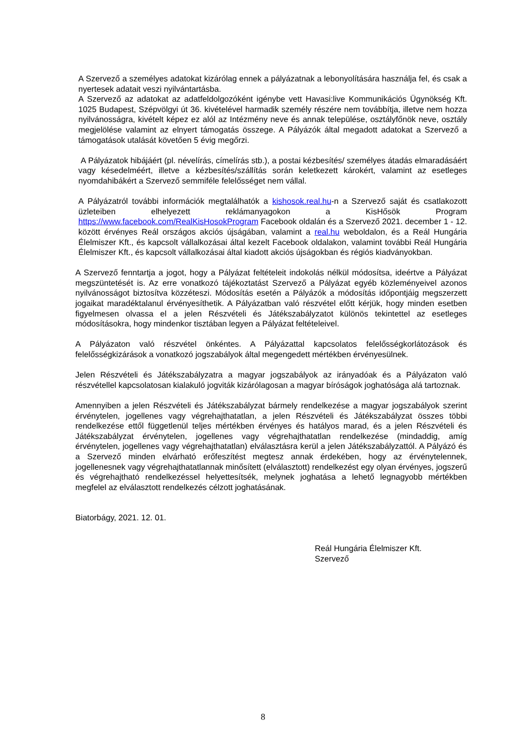A Szervező a személyes adatokat kizárólag ennek a pályázatnak a lebonyolítására használja fel, és csak a nyertesek adatait veszi nyilvántartásba.
A Szervező az adatokat az adatfeldolgozóként igénybe vett Havasi:live Kommunikációs Ügynökség Kft. 1025 Budapest, Szépvölgyi út 36. kivételével harmadik személy részére nem továbbítja, illetve nem hozza nyilvánosságra, kivételt képez ez alól az Intézmény neve és annak települése, osztályfőnök neve, osztály megjelölése valamint az elnyert támogatás összege. A Pályázók által megadott adatokat a Szervező a támogatások utalását követően 5 évig megőrzi.
A Pályázatok hibájáért (pl. névelírás, címelírás stb.), a postai kézbesítés/ személyes átadás elmaradásáért vagy késedelméért, illetve a kézbesítés/szállítás során keletkezett károkért, valamint az esetleges nyomdahibákért a Szervező semmiféle felelősséget nem vállal.
A Pályázatról további információk megtalálhatók a kishosok.real.hu-n a Szervező saját és csatlakozott üzleteiben elhelyezett reklámanyagokon a KisHősök Program https://www.facebook.com/RealKisHosokProgram Facebook oldalán és a Szervező 2021. december 1 - 12. között érvényes Reál országos akciós újságában, valamint a real.hu weboldalon, és a Reál Hungária Élelmiszer Kft., és kapcsolt vállalkozásai által kezelt Facebook oldalakon, valamint további Reál Hungária Élelmiszer Kft., és kapcsolt vállalkozásai által kiadott akciós újságokban és régiós kiadványokban.
A Szervező fenntartja a jogot, hogy a Pályázat feltételeit indokolás nélkül módosítsa, ideértve a Pályázat megszüntetését is. Az erre vonatkozó tájékoztatást Szervező a Pályázat egyéb közleményeivel azonos nyilvánosságot biztosítva közzéteszi. Módosítás esetén a Pályázók a módosítás időpontjáig megszerzett jogaikat maradéktalanul érvényesíthetik. A Pályázatban való részvétel előtt kérjük, hogy minden esetben figyelmesen olvassa el a jelen Részvételi és Játékszabályzatot különös tekintettel az esetleges módosításokra, hogy mindenkor tisztában legyen a Pályázat feltételeivel.
A Pályázaton való részvétel önkéntes. A Pályázattal kapcsolatos felelősségkorlátozások és felelősségkizárások a vonatkozó jogszabályok által megengedett mértékben érvényesülnek.
Jelen Részvételi és Játékszabályzatra a magyar jogszabályok az irányadóak és a Pályázaton való részvétellel kapcsolatosan kialakuló jogviták kizárólagosan a magyar bíróságok joghatósága alá tartoznak.
Amennyiben a jelen Részvételi és Játékszabályzat bármely rendelkezése a magyar jogszabályok szerint érvénytelen, jogellenes vagy végrehajthatatlan, a jelen Részvételi és Játékszabályzat összes többi rendelkezése ettől függetlenül teljes mértékben érvényes és hatályos marad, és a jelen Részvételi és Játékszabályzat érvénytelen, jogellenes vagy végrehajthatatlan rendelkezése (mindaddig, amíg érvénytelen, jogellenes vagy végrehajthatatlan) elválasztásra kerül a jelen Játékszabályzattól. A Pályázó és a Szervező minden elvárható erőfeszítést megtesz annak érdekében, hogy az érvénytelennek, jogellenesnek vagy végrehajthatatlannak minősített (elválasztott) rendelkezést egy olyan érvényes, jogszerű és végrehajtható rendelkezéssel helyettesítsék, melynek joghatása a lehető legnagyobb mértékben megfelel az elválasztott rendelkezés célzott joghatásának.
Biatorbágy, 2021. 12. 01.
Reál Hungária Élelmiszer Kft.
Szervező
8